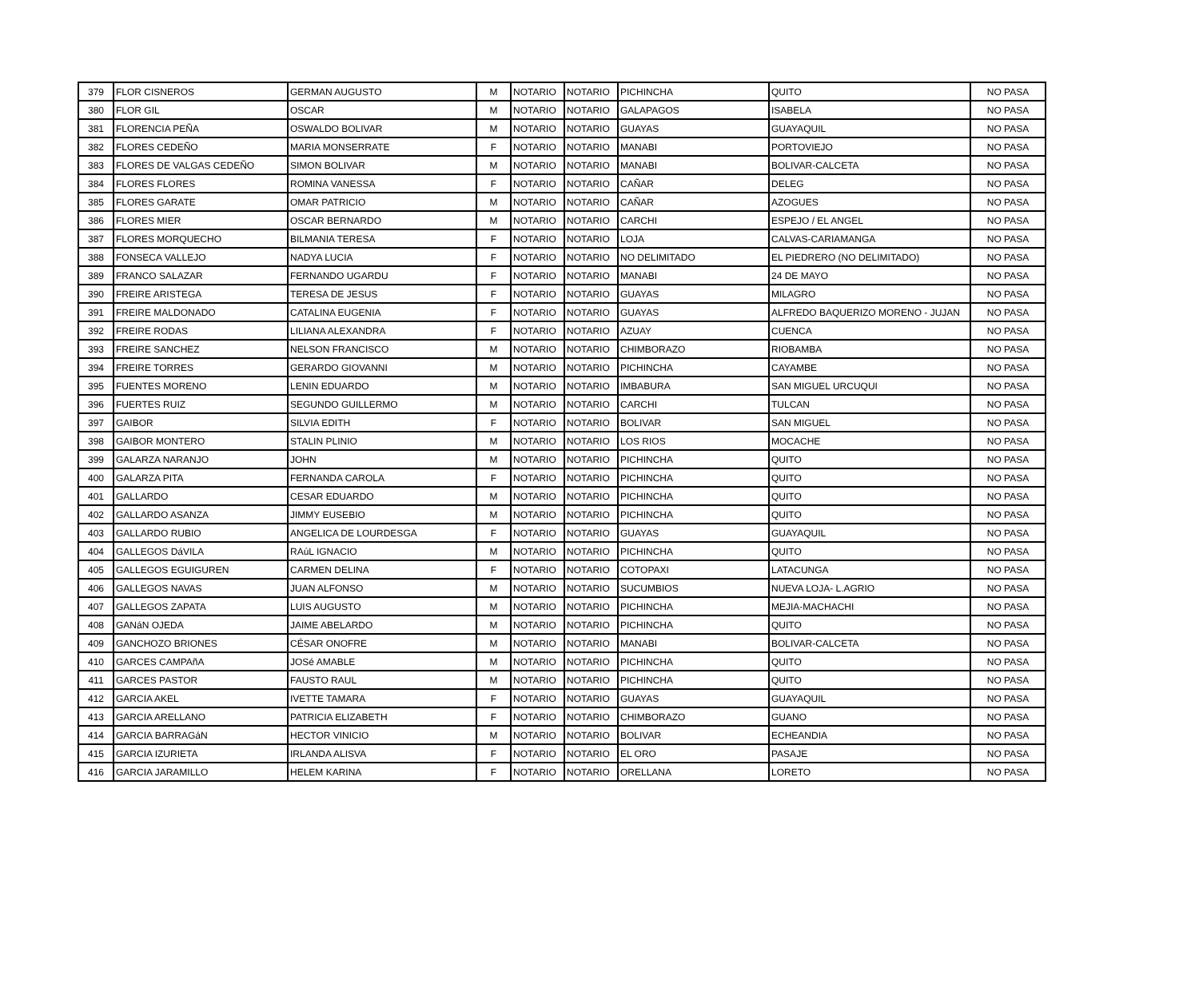| 379 | FLOR CISNEROS | GERMAN AUGUSTO | M | NOTARIO | NOTARIO | PICHINCHA | QUITO | NO PASA |
| 380 | FLOR GIL | OSCAR | M | NOTARIO | NOTARIO | GALAPAGOS | ISABELA | NO PASA |
| 381 | FLORENCIA PEÑA | OSWALDO BOLIVAR | M | NOTARIO | NOTARIO | GUAYAS | GUAYAQUIL | NO PASA |
| 382 | FLORES CEDEÑO | MARIA MONSERRATE | F | NOTARIO | NOTARIO | MANABI | PORTOVIEJO | NO PASA |
| 383 | FLORES DE VALGAS CEDEÑO | SIMON BOLIVAR | M | NOTARIO | NOTARIO | MANABI | BOLIVAR-CALCETA | NO PASA |
| 384 | FLORES FLORES | ROMINA VANESSA | F | NOTARIO | NOTARIO | CAÑAR | DELEG | NO PASA |
| 385 | FLORES GARATE | OMAR PATRICIO | M | NOTARIO | NOTARIO | CAÑAR | AZOGUES | NO PASA |
| 386 | FLORES MIER | OSCAR BERNARDO | M | NOTARIO | NOTARIO | CARCHI | ESPEJO / EL ANGEL | NO PASA |
| 387 | FLORES MORQUECHO | BILMANIA TERESA | F | NOTARIO | NOTARIO | LOJA | CALVAS-CARIAMANGA | NO PASA |
| 388 | FONSECA VALLEJO | NADYA LUCIA | F | NOTARIO | NOTARIO | NO DELIMITADO | EL PIEDRERO (NO DELIMITADO) | NO PASA |
| 389 | FRANCO SALAZAR | FERNANDO UGARDU | F | NOTARIO | NOTARIO | MANABI | 24 DE MAYO | NO PASA |
| 390 | FREIRE ARISTEGA | TERESA DE JESUS | F | NOTARIO | NOTARIO | GUAYAS | MILAGRO | NO PASA |
| 391 | FREIRE MALDONADO | CATALINA EUGENIA | F | NOTARIO | NOTARIO | GUAYAS | ALFREDO BAQUERIZO MORENO - JUJAN | NO PASA |
| 392 | FREIRE RODAS | LILIANA ALEXANDRA | F | NOTARIO | NOTARIO | AZUAY | CUENCA | NO PASA |
| 393 | FREIRE SANCHEZ | NELSON FRANCISCO | M | NOTARIO | NOTARIO | CHIMBORAZO | RIOBAMBA | NO PASA |
| 394 | FREIRE TORRES | GERARDO GIOVANNI | M | NOTARIO | NOTARIO | PICHINCHA | CAYAMBE | NO PASA |
| 395 | FUENTES MORENO | LENIN EDUARDO | M | NOTARIO | NOTARIO | IMBABURA | SAN MIGUEL URCUQUI | NO PASA |
| 396 | FUERTES RUIZ | SEGUNDO GUILLERMO | M | NOTARIO | NOTARIO | CARCHI | TULCAN | NO PASA |
| 397 | GAIBOR | SILVIA EDITH | F | NOTARIO | NOTARIO | BOLIVAR | SAN MIGUEL | NO PASA |
| 398 | GAIBOR MONTERO | STALIN PLINIO | M | NOTARIO | NOTARIO | LOS RIOS | MOCACHE | NO PASA |
| 399 | GALARZA NARANJO | JOHN | M | NOTARIO | NOTARIO | PICHINCHA | QUITO | NO PASA |
| 400 | GALARZA PITA | FERNANDA CAROLA | F | NOTARIO | NOTARIO | PICHINCHA | QUITO | NO PASA |
| 401 | GALLARDO | CESAR EDUARDO | M | NOTARIO | NOTARIO | PICHINCHA | QUITO | NO PASA |
| 402 | GALLARDO ASANZA | JIMMY EUSEBIO | M | NOTARIO | NOTARIO | PICHINCHA | QUITO | NO PASA |
| 403 | GALLARDO RUBIO | ANGELICA DE LOURDESGA | F | NOTARIO | NOTARIO | GUAYAS | GUAYAQUIL | NO PASA |
| 404 | GALLEGOS DáVILA | RAúL IGNACIO | M | NOTARIO | NOTARIO | PICHINCHA | QUITO | NO PASA |
| 405 | GALLEGOS EGUIGUREN | CARMEN DELINA | F | NOTARIO | NOTARIO | COTOPAXI | LATACUNGA | NO PASA |
| 406 | GALLEGOS NAVAS | JUAN ALFONSO | M | NOTARIO | NOTARIO | SUCUMBIOS | NUEVA LOJA- L.AGRIO | NO PASA |
| 407 | GALLEGOS ZAPATA | LUIS AUGUSTO | M | NOTARIO | NOTARIO | PICHINCHA | MEJIA-MACHACHI | NO PASA |
| 408 | GANáN OJEDA | JAIME ABELARDO | M | NOTARIO | NOTARIO | PICHINCHA | QUITO | NO PASA |
| 409 | GANCHOZO BRIONES | CÉSAR ONOFRE | M | NOTARIO | NOTARIO | MANABI | BOLIVAR-CALCETA | NO PASA |
| 410 | GARCES CAMPAñA | JOSé AMABLE | M | NOTARIO | NOTARIO | PICHINCHA | QUITO | NO PASA |
| 411 | GARCES PASTOR | FAUSTO RAUL | M | NOTARIO | NOTARIO | PICHINCHA | QUITO | NO PASA |
| 412 | GARCIA AKEL | IVETTE TAMARA | F | NOTARIO | NOTARIO | GUAYAS | GUAYAQUIL | NO PASA |
| 413 | GARCIA ARELLANO | PATRICIA ELIZABETH | F | NOTARIO | NOTARIO | CHIMBORAZO | GUANO | NO PASA |
| 414 | GARCIA BARRAGáN | HECTOR VINICIO | M | NOTARIO | NOTARIO | BOLIVAR | ECHEANDIA | NO PASA |
| 415 | GARCIA IZURIETA | IRLANDA ALISVA | F | NOTARIO | NOTARIO | EL ORO | PASAJE | NO PASA |
| 416 | GARCIA JARAMILLO | HELEM KARINA | F | NOTARIO | NOTARIO | ORELLANA | LORETO | NO PASA |